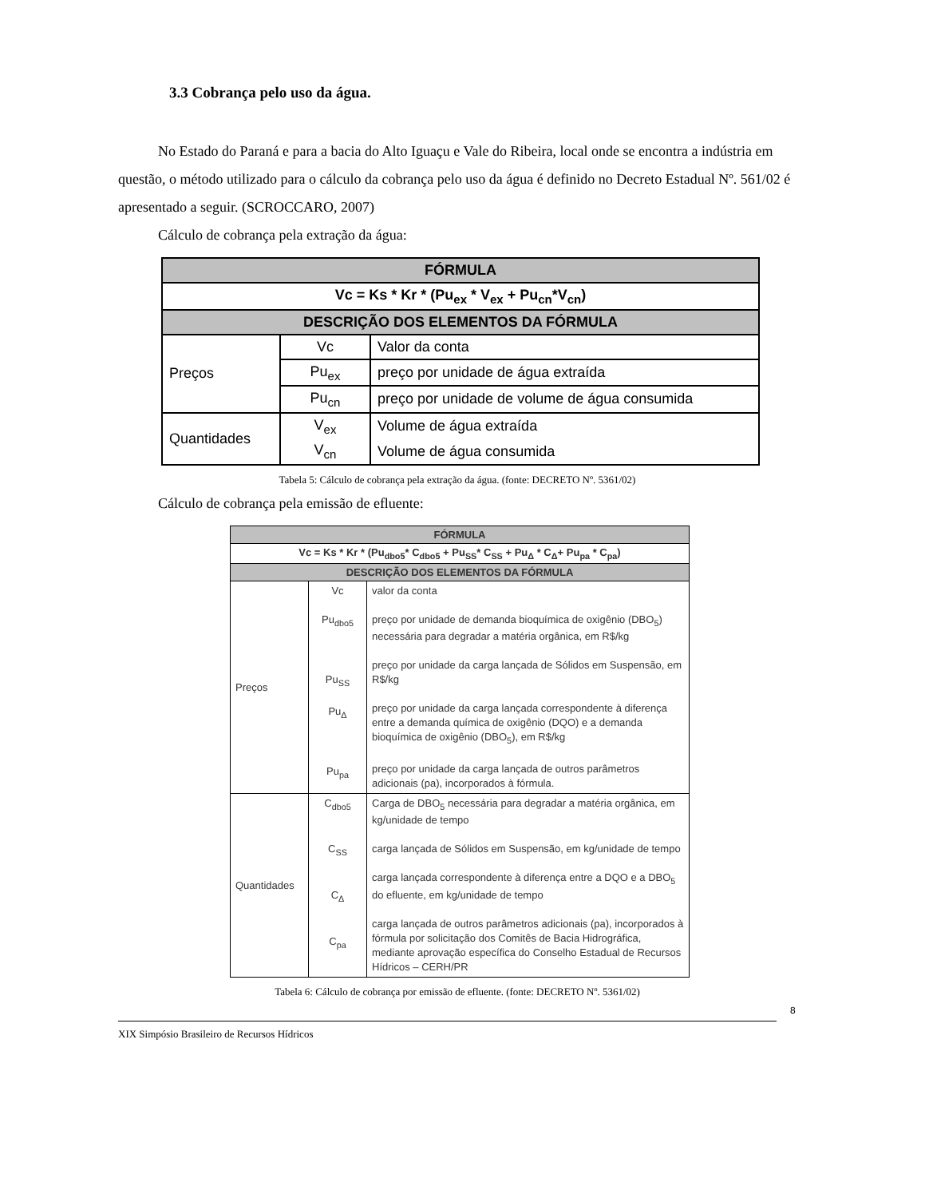3.3 Cobrança pelo uso da água.
No Estado do Paraná e para a bacia do Alto Iguaçu e Vale do Ribeira, local onde se encontra a indústria em questão, o método utilizado para o cálculo da cobrança pelo uso da água é definido no Decreto Estadual Nº. 561/02 é apresentado a seguir. (SCROCCARO, 2007)
Cálculo de cobrança pela extração da água:
| FÓRMULA | | |
| --- | --- | --- |
| Vc = Ks * Kr * (Pu<sub>ex</sub> * V<sub>ex</sub> + Pu<sub>cn</sub>*V<sub>cn</sub>) | | |
| DESCRIÇÃO DOS ELEMENTOS DA FÓRMULA | | |
| Preços | Vc | Valor da conta |
| | Pu<sub>ex</sub> | preço por unidade de água extraída |
| | Pu<sub>cn</sub> | preço por unidade de volume de água consumida |
| Quantidades | V<sub>ex</sub> | Volume de água extraída |
| | V<sub>cn</sub> | Volume de água consumida |
Tabela 5: Cálculo de cobrança pela extração da água. (fonte: DECRETO Nº. 5361/02)
Cálculo de cobrança pela emissão de efluente:
| FÓRMULA | | |
| --- | --- | --- |
| Vc = Ks * Kr * (Pu<sub>dbo5</sub>* C<sub>dbo5</sub> + Pu<sub>SS</sub>* C<sub>SS</sub> + Pu<sub>Δ</sub> * C<sub>Δ</sub>+ Pu<sub>pa</sub> * C<sub>pa</sub>) | | |
| DESCRIÇÃO DOS ELEMENTOS DA FÓRMULA | | |
| Preços | Vc Pu<sub>dbo5</sub> Pu<sub>SS</sub> Pu<sub>Δ</sub> Pu<sub>pa</sub> | valor da conta preço por unidade de demanda bioquímica de oxigênio (DBO<sub>5</sub>) necessária para degradar a matéria orgânica, em R$/kg preço por unidade da carga lançada de Sólidos em Suspensão, em R$/kg preço por unidade da carga lançada correspondente à diferença entre a demanda química de oxigênio (DQO) e a demanda bioquímica de oxigênio (DBO<sub>5</sub>), em R$/kg preço por unidade da carga lançada de outros parâmetros adicionais (pa), incorporados à fórmula. |
| Quantidades | C<sub>dbo5</sub> C<sub>SS</sub> C<sub>Δ</sub> C<sub>pa</sub> | Carga de DBO<sub>5</sub> necessária para degradar a matéria orgânica, em kg/unidade de tempo carga lançada de Sólidos em Suspensão, em kg/unidade de tempo carga lançada correspondente à diferença entre a DQO e a DBO<sub>5</sub> do efluente, em kg/unidade de tempo carga lançada de outros parâmetros adicionais (pa), incorporados à fórmula por solicitação dos Comitês de Bacia Hidrográfica, mediante aprovação específica do Conselho Estadual de Recursos Hídricos – CERH/PR |
Tabela 6: Cálculo de cobrança por emissão de efluente. (fonte: DECRETO Nº. 5361/02)
8
XIX Simpósio Brasileiro de Recursos Hídricos